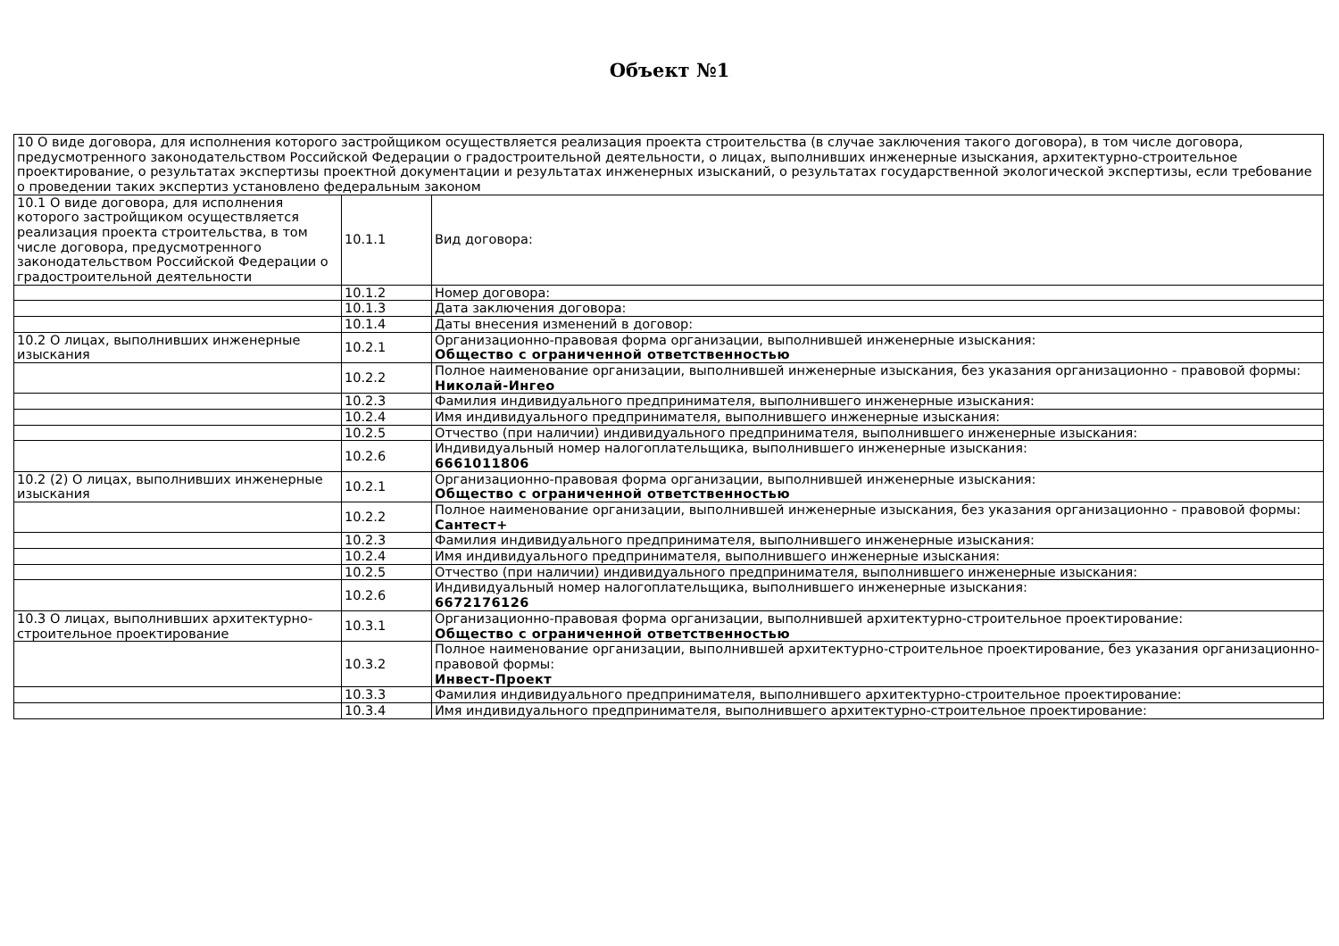Объект №1
| 10 О виде договора, для исполнения которого застройщиком осуществляется реализация проекта строительства (в случае заключения такого договора), в том числе договора, предусмотренного законодательством Российской Федерации о градостроительной деятельности, о лицах, выполнивших инженерные изыскания, архитектурно-строительное проектирование, о результатах экспертизы проектной документации и результатах инженерных изысканий, о результатах государственной экологической экспертизы, если требование о проведении таких экспертиз установлено федеральным законом | | |
| 10.1 О виде договора, для исполнения которого застройщиком осуществляется реализация проекта строительства, в том числе договора, предусмотренного законодательством Российской Федерации о градостроительной деятельности | 10.1.1 | Вид договора: |
| | 10.1.2 | Номер договора: |
| | 10.1.3 | Дата заключения договора: |
| | 10.1.4 | Даты внесения изменений в договор: |
| 10.2 О лицах, выполнивших инженерные изыскания | 10.2.1 | Организационно-правовая форма организации, выполнившей инженерные изыскания: Общество с ограниченной ответственностью |
| | 10.2.2 | Полное наименование организации, выполнившей инженерные изыскания, без указания организационно - правовой формы: Николай-Ингео |
| | 10.2.3 | Фамилия индивидуального предпринимателя, выполнившего инженерные изыскания: |
| | 10.2.4 | Имя индивидуального предпринимателя, выполнившего инженерные изыскания: |
| | 10.2.5 | Отчество (при наличии) индивидуального предпринимателя, выполнившего инженерные изыскания: |
| | 10.2.6 | Индивидуальный номер налогоплательщика, выполнившего инженерные изыскания: 6661011806 |
| 10.2 (2) О лицах, выполнивших инженерные изыскания | 10.2.1 | Организационно-правовая форма организации, выполнившей инженерные изыскания: Общество с ограниченной ответственностью |
| | 10.2.2 | Полное наименование организации, выполнившей инженерные изыскания, без указания организационно - правовой формы: Сантест+ |
| | 10.2.3 | Фамилия индивидуального предпринимателя, выполнившего инженерные изыскания: |
| | 10.2.4 | Имя индивидуального предпринимателя, выполнившего инженерные изыскания: |
| | 10.2.5 | Отчество (при наличии) индивидуального предпринимателя, выполнившего инженерные изыскания: |
| | 10.2.6 | Индивидуальный номер налогоплательщика, выполнившего инженерные изыскания: 6672176126 |
| 10.3 О лицах, выполнивших архитектурно-строительное проектирование | 10.3.1 | Организационно-правовая форма организации, выполнившей архитектурно-строительное проектирование: Общество с ограниченной ответственностью |
| | 10.3.2 | Полное наименование организации, выполнившей архитектурно-строительное проектирование, без указания организационно-правовой формы: Инвест-Проект |
| | 10.3.3 | Фамилия индивидуального предпринимателя, выполнившего архитектурно-строительное проектирование: |
| | 10.3.4 | Имя индивидуального предпринимателя, выполнившего архитектурно-строительное проектирование: |